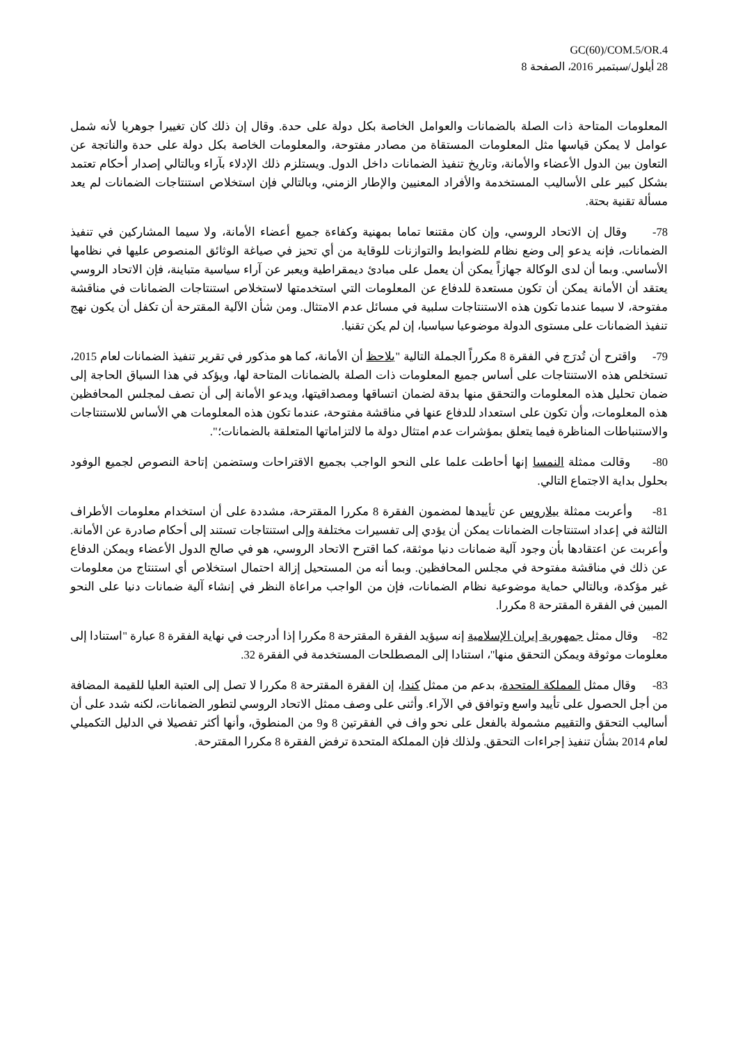GC(60)/COM.5/OR.4
28 أيلول/سبتمبر 2016، الصفحة 8
المعلومات المتاحة ذات الصلة بالضمانات والعوامل الخاصة بكل دولة على حدة. وقال إن ذلك كان تغييرا جوهريا لأنه شمل عوامل لا يمكن قياسها مثل المعلومات المستقاة من مصادر مفتوحة، والمعلومات الخاصة بكل دولة على حدة والناتجة عن التعاون بين الدول الأعضاء والأمانة، وتاريخ تنفيذ الضمانات داخل الدول. ويستلزم ذلك الإدلاء بآراء وبالتالي إصدار أحكام تعتمد بشكل كبير على الأساليب المستخدمة والأفراد المعنيين والإطار الزمني، وبالتالي فإن استخلاص استنتاجات الضمانات لم يعد مسألة تقنية بحتة.
78- وقال إن الاتحاد الروسي، وإن كان مقتنعا تماما بمهنية وكفاءة جميع أعضاء الأمانة، ولا سيما المشاركين في تنفيذ الضمانات، فإنه يدعو إلى وضع نظام للضوابط والتوازنات للوقاية من أي تحيز في صياغة الوثائق المنصوص عليها في نظامها الأساسي. وبما أن لدى الوكالة جهازاً يمكن أن يعمل على مبادئ ديمقراطية ويعبر عن آراء سياسية متباينة، فإن الاتحاد الروسي يعتقد أن الأمانة يمكن أن تكون مستعدة للدفاع عن المعلومات التي استخدمتها لاستخلاص استنتاجات الضمانات في مناقشة مفتوحة، لا سيما عندما تكون هذه الاستنتاجات سلبية في مسائل عدم الامتثال. ومن شأن الآلية المقترحة أن تكفل أن يكون نهج تنفيذ الضمانات على مستوى الدولة موضوعيا سياسيا، إن لم يكن تقنيا.
79- واقترح أن تُدرَج في الفقرة 8 مكرراً الجملة التالية "يلاحظ أن الأمانة، كما هو مذكور في تقرير تنفيذ الضمانات لعام 2015، تستخلص هذه الاستنتاجات على أساس جميع المعلومات ذات الصلة بالضمانات المتاحة لها، ويؤكد في هذا السياق الحاجة إلى ضمان تحليل هذه المعلومات والتحقق منها بدقة لضمان اتساقها ومصداقيتها، ويدعو الأمانة إلى أن تصف لمجلس المحافظين هذه المعلومات، وأن تكون على استعداد للدفاع عنها في مناقشة مفتوحة، عندما تكون هذه المعلومات هي الأساس للاستنتاجات والاستنباطات المناظرة فيما يتعلق بمؤشرات عدم امتثال دولة ما لالتزاماتها المتعلقة بالضمانات؛".
80- وقالت ممثلة النمسا إنها أحاطت علما على النحو الواجب بجميع الاقتراحات وستضمن إتاحة النصوص لجميع الوفود بحلول بداية الاجتماع التالي.
81- وأعربت ممثلة بيلاروس عن تأييدها لمضمون الفقرة 8 مكررا المقترحة، مشددة على أن استخدام معلومات الأطراف الثالثة في إعداد استنتاجات الضمانات يمكن أن يؤدي إلى تفسيرات مختلفة وإلى استنتاجات تستند إلى أحكام صادرة عن الأمانة. وأعربت عن اعتقادها بأن وجود آلية ضمانات دنيا موثقة، كما اقترح الاتحاد الروسي، هو في صالح الدول الأعضاء ويمكن الدفاع عن ذلك في مناقشة مفتوحة في مجلس المحافظين. وبما أنه من المستحيل إزالة احتمال استخلاص أي استنتاج من معلومات غير مؤكدة، وبالتالي حماية موضوعية نظام الضمانات، فإن من الواجب مراعاة النظر في إنشاء آلية ضمانات دنيا على النحو المبين في الفقرة المقترحة 8 مكررا.
82- وقال ممثل جمهورية إيران الإسلامية إنه سيؤيد الفقرة المقترحة 8 مكررا إذا أدرجت في نهاية الفقرة 8 عبارة "استنادا إلى معلومات موثوقة ويمكن التحقق منها"، استنادا إلى المصطلحات المستخدمة في الفقرة 32.
83- وقال ممثل المملكة المتحدة، بدعم من ممثل كندا، إن الفقرة المقترحة 8 مكررا لا تصل إلى العتبة العليا للقيمة المضافة من أجل الحصول على تأييد واسع وتوافق في الآراء. وأثنى على وصف ممثل الاتحاد الروسي لتطور الضمانات، لكنه شدد على أن أساليب التحقق والتقييم مشمولة بالفعل على نحو واف في الفقرتين 8 و9 من المنطوق، وأنها أكثر تفصيلا في الدليل التكميلي لعام 2014 بشأن تنفيذ إجراءات التحقق. ولذلك فإن المملكة المتحدة ترفض الفقرة 8 مكررا المقترحة.